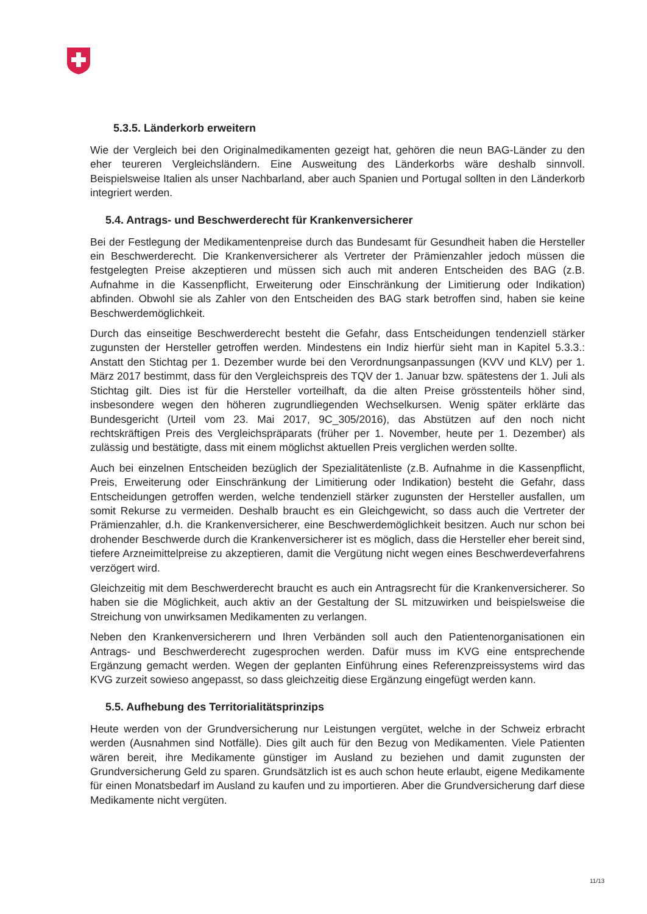5.3.5. Länderkorb erweitern
Wie der Vergleich bei den Originalmedikamenten gezeigt hat, gehören die neun BAG-Länder zu den eher teureren Vergleichsländern. Eine Ausweitung des Länderkorbs wäre deshalb sinnvoll. Beispielsweise Italien als unser Nachbarland, aber auch Spanien und Portugal sollten in den Länderkorb integriert werden.
5.4. Antrags- und Beschwerderecht für Krankenversicherer
Bei der Festlegung der Medikamentenpreise durch das Bundesamt für Gesundheit haben die Hersteller ein Beschwerderecht. Die Krankenversicherer als Vertreter der Prämienzahler jedoch müssen die festgelegten Preise akzeptieren und müssen sich auch mit anderen Entscheiden des BAG (z.B. Aufnahme in die Kassenpflicht, Erweiterung oder Einschränkung der Limitierung oder Indikation) abfinden. Obwohl sie als Zahler von den Entscheiden des BAG stark betroffen sind, haben sie keine Beschwerdemöglichkeit.
Durch das einseitige Beschwerderecht besteht die Gefahr, dass Entscheidungen tendenziell stärker zugunsten der Hersteller getroffen werden. Mindestens ein Indiz hierfür sieht man in Kapitel 5.3.3.: Anstatt den Stichtag per 1. Dezember wurde bei den Verordnungsanpassungen (KVV und KLV) per 1. März 2017 bestimmt, dass für den Vergleichspreis des TQV der 1. Januar bzw. spätestens der 1. Juli als Stichtag gilt. Dies ist für die Hersteller vorteilhaft, da die alten Preise grösstenteils höher sind, insbesondere wegen den höheren zugrundliegenden Wechselkursen. Wenig später erklärte das Bundesgericht (Urteil vom 23. Mai 2017, 9C_305/2016), das Abstützen auf den noch nicht rechtskräftigen Preis des Vergleichspräparats (früher per 1. November, heute per 1. Dezember) als zulässig und bestätigte, dass mit einem möglichst aktuellen Preis verglichen werden sollte.
Auch bei einzelnen Entscheiden bezüglich der Spezialitätenliste (z.B. Aufnahme in die Kassenpflicht, Preis, Erweiterung oder Einschränkung der Limitierung oder Indikation) besteht die Gefahr, dass Entscheidungen getroffen werden, welche tendenziell stärker zugunsten der Hersteller ausfallen, um somit Rekurse zu vermeiden. Deshalb braucht es ein Gleichgewicht, so dass auch die Vertreter der Prämienzahler, d.h. die Krankenversicherer, eine Beschwerdemöglichkeit besitzen. Auch nur schon bei drohender Beschwerde durch die Krankenversicherer ist es möglich, dass die Hersteller eher bereit sind, tiefere Arzneimittelpreise zu akzeptieren, damit die Vergütung nicht wegen eines Beschwerdeverfahrens verzögert wird.
Gleichzeitig mit dem Beschwerderecht braucht es auch ein Antragsrecht für die Krankenversicherer. So haben sie die Möglichkeit, auch aktiv an der Gestaltung der SL mitzuwirken und beispielsweise die Streichung von unwirksamen Medikamenten zu verlangen.
Neben den Krankenversicherern und Ihren Verbänden soll auch den Patientenorganisationen ein Antrags- und Beschwerderecht zugesprochen werden. Dafür muss im KVG eine entsprechende Ergänzung gemacht werden. Wegen der geplanten Einführung eines Referenzpreissystems wird das KVG zurzeit sowieso angepasst, so dass gleichzeitig diese Ergänzung eingefügt werden kann.
5.5. Aufhebung des Territorialitätsprinzips
Heute werden von der Grundversicherung nur Leistungen vergütet, welche in der Schweiz erbracht werden (Ausnahmen sind Notfälle). Dies gilt auch für den Bezug von Medikamenten. Viele Patienten wären bereit, ihre Medikamente günstiger im Ausland zu beziehen und damit zugunsten der Grundversicherung Geld zu sparen. Grundsätzlich ist es auch schon heute erlaubt, eigene Medikamente für einen Monatsbedarf im Ausland zu kaufen und zu importieren. Aber die Grundversicherung darf diese Medikamente nicht vergüten.
11/13